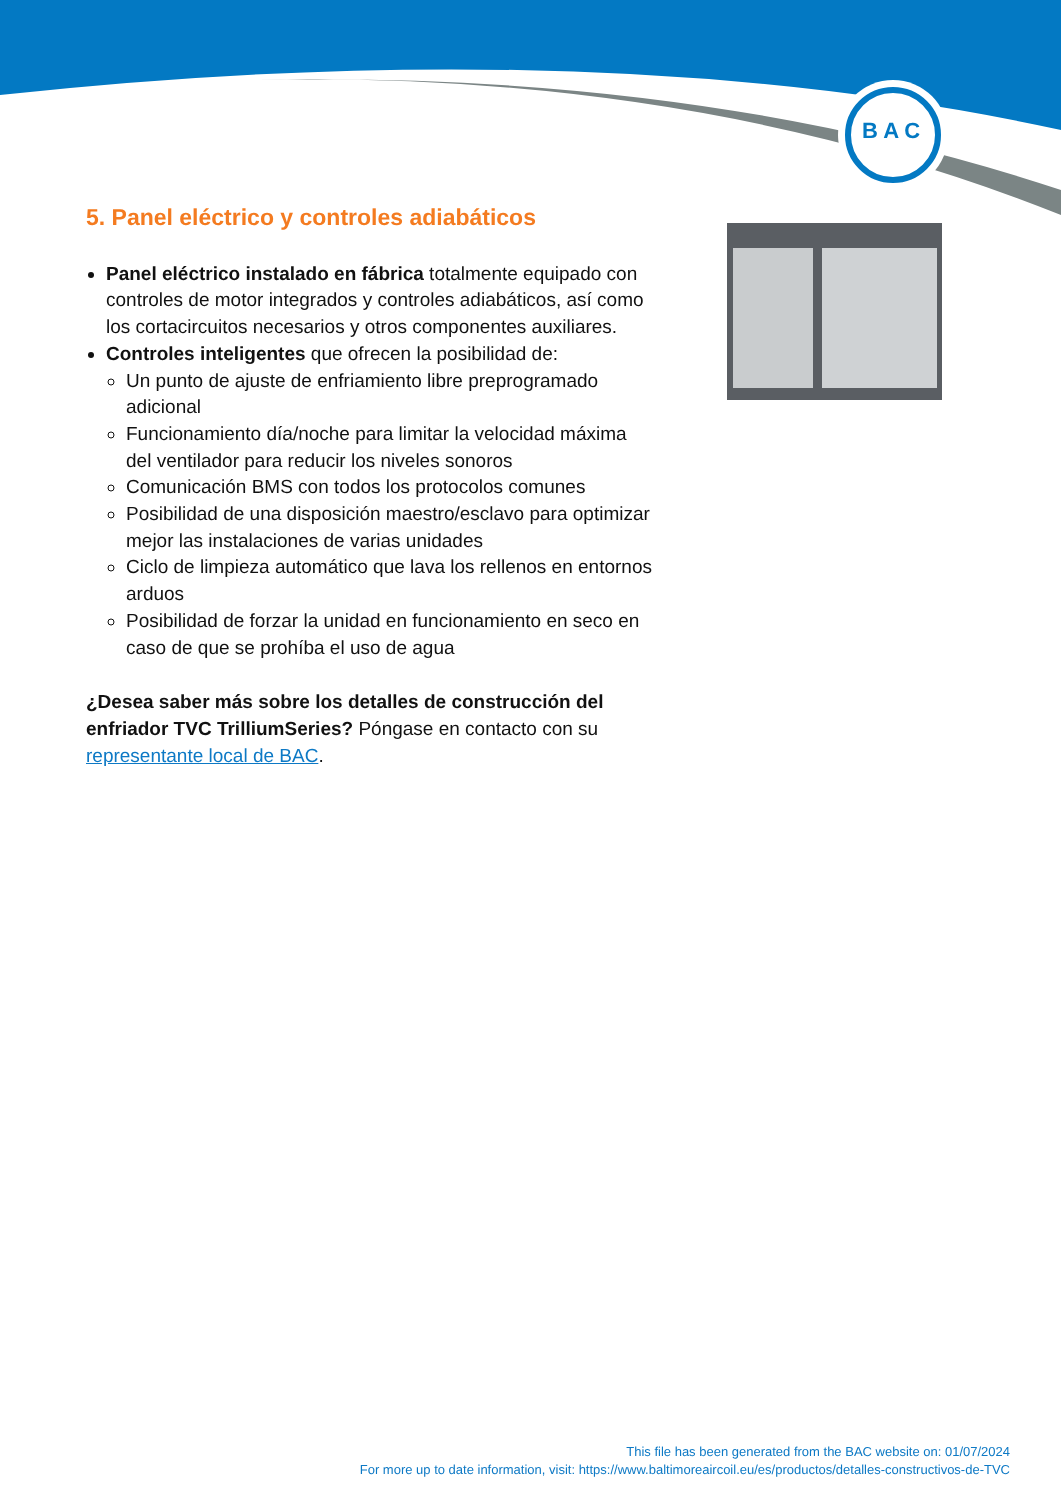B A C
5. Panel eléctrico y controles adiabáticos
Panel eléctrico instalado en fábrica totalmente equipado con controles de motor integrados y controles adiabáticos, así como los cortacircuitos necesarios y otros componentes auxiliares.
Controles inteligentes que ofrecen la posibilidad de:
Un punto de ajuste de enfriamiento libre preprogramado adicional
Funcionamiento día/noche para limitar la velocidad máxima del ventilador para reducir los niveles sonoros
Comunicación BMS con todos los protocolos comunes
Posibilidad de una disposición maestro/esclavo para optimizar mejor las instalaciones de varias unidades
Ciclo de limpieza automático que lava los rellenos en entornos arduos
Posibilidad de forzar la unidad en funcionamiento en seco en caso de que se prohíba el uso de agua
¿Desea saber más sobre los detalles de construcción del enfriador TVC TrilliumSeries? Póngase en contacto con su representante local de BAC.
This file has been generated from the BAC website on: 01/07/2024
For more up to date information, visit: https://www.baltimoreaircoil.eu/es/productos/detalles-constructivos-de-TVC